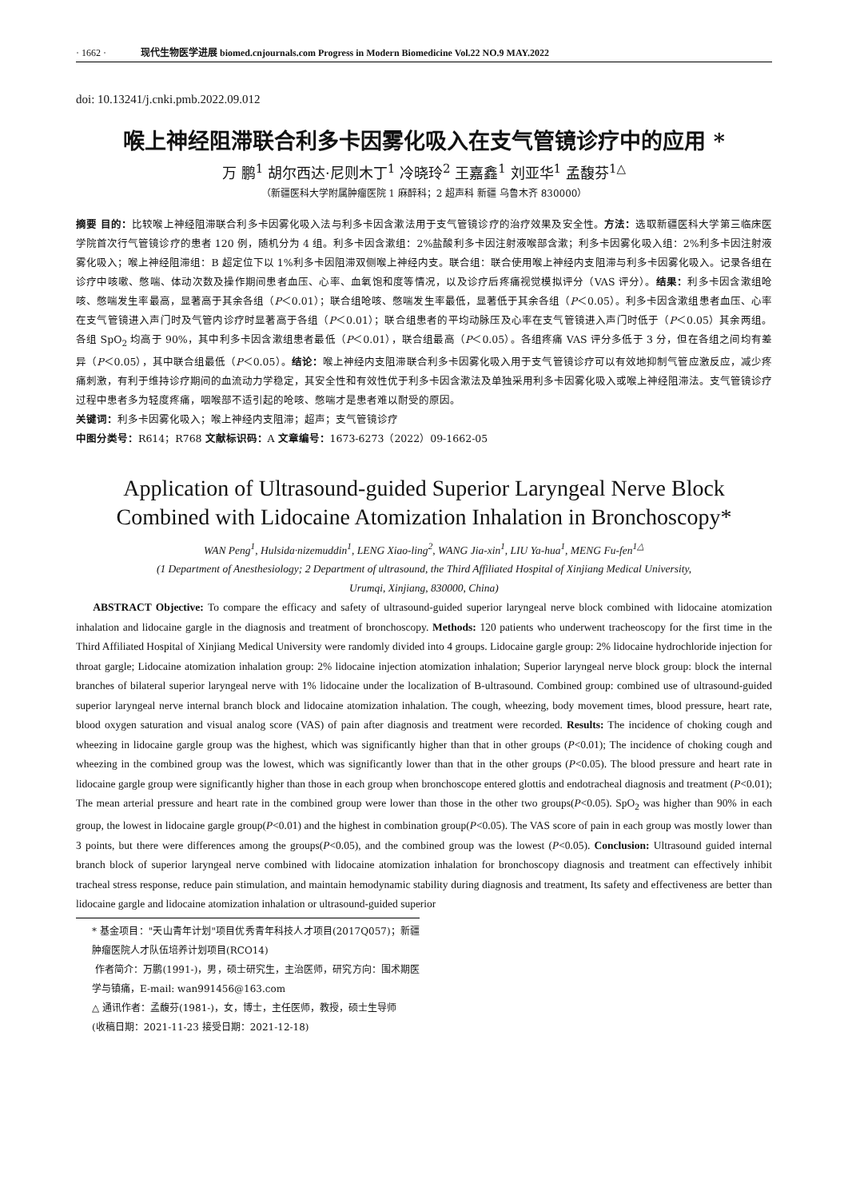· 1662 · 现代生物医学进展 biomed.cnjournals.com Progress in Modern Biomedicine Vol.22 NO.9 MAY.2022
doi: 10.13241/j.cnki.pmb.2022.09.012
喉上神经阻滞联合利多卡因雾化吸入在支气管镜诊疗中的应用 *
万 鹏<sup>1</sup> 胡尔西达·尼则木丁<sup>1</sup> 冷晓玲<sup>2</sup> 王嘉鑫<sup>1</sup> 刘亚华<sup>1</sup> 孟馥芬<sup>1△</sup>
（新疆医科大学附属肿瘤医院 1 麻醉科；2 超声科 新疆 乌鲁木齐 830000）
摘要 目的：比较喉上神经阻滞联合利多卡因雾化吸入法与利多卡因含漱法用于支气管镜诊疗的治疗效果及安全性。方法：选取新疆医科大学第三临床医学院首次行气管镜诊疗的患者 120 例，随机分为 4 组。利多卡因含漱组：2%盐酸利多卡因注射液喉部含漱；利多卡因雾化吸入组：2%利多卡因注射液雾化吸入；喉上神经阻滞组：B 超定位下以 1%利多卡因阻滞双侧喉上神经内支。联合组：联合使用喉上神经内支阻滞与利多卡因雾化吸入。记录各组在诊疗中咳嗽、憋喘、体动次数及操作期间患者血压、心率、血氧饱和度等情况，以及诊疗后疼痛视觉模拟评分（VAS 评分）。结果：利多卡因含漱组呛咳、憋喘发生率最高，显著高于其余各组（P＜0.01）；联合组呛咳、憋喘发生率最低，显著低于其余各组（P＜0.05）。利多卡因含漱组患者血压、心率在支气管镜进入声门时及气管内诊疗时显著高于各组（P＜0.01）；联合组患者的平均动脉压及心率在支气管镜进入声门时低于（P＜0.05）其余两组。各组 SpO<sub>2</sub> 均高于 90%，其中利多卡因含漱组患者最低（P＜0.01），联合组最高（P＜0.05）。各组疼痛 VAS 评分多低于 3 分，但在各组之间均有差异（P＜0.05），其中联合组最低（P＜0.05）。结论：喉上神经内支阻滞联合利多卡因雾化吸入用于支气管镜诊疗可以有效地抑制气管应激反应，减少疼痛刺激，有利于维持诊疗期间的血流动力学稳定，其安全性和有效性优于利多卡因含漱法及单独采用利多卡因雾化吸入或喉上神经阻滞法。支气管镜诊疗过程中患者多为轻度疼痛，咽喉部不适引起的呛咳、憋喘才是患者难以耐受的原因。
关键词：利多卡因雾化吸入；喉上神经内支阻滞；超声；支气管镜诊疗
中图分类号：R614；R768 文献标识码：A 文章编号：1673-6273（2022）09-1662-05
Application of Ultrasound-guided Superior Laryngeal Nerve Block Combined with Lidocaine Atomization Inhalation in Bronchoscopy*
WAN Peng<sup>1</sup>, Hulsida·nizemuddin<sup>1</sup>, LENG Xiao-ling<sup>2</sup>, WANG Jia-xin<sup>1</sup>, LIU Ya-hua<sup>1</sup>, MENG Fu-fen<sup>1△</sup>
(1 Department of Anesthesiology; 2 Department of ultrasound, the Third Affiliated Hospital of Xinjiang Medical University,
Urumqi, Xinjiang, 830000, China)
ABSTRACT Objective: To compare the efficacy and safety of ultrasound-guided superior laryngeal nerve block combined with lidocaine atomization inhalation and lidocaine gargle in the diagnosis and treatment of bronchoscopy. Methods: 120 patients who underwent tracheoscopy for the first time in the Third Affiliated Hospital of Xinjiang Medical University were randomly divided into 4 groups. Lidocaine gargle group: 2% lidocaine hydrochloride injection for throat gargle; Lidocaine atomization inhalation group: 2% lidocaine injection atomization inhalation; Superior laryngeal nerve block group: block the internal branches of bilateral superior laryngeal nerve with 1% lidocaine under the localization of B-ultrasound. Combined group: combined use of ultrasound-guided superior laryngeal nerve internal branch block and lidocaine atomization inhalation. The cough, wheezing, body movement times, blood pressure, heart rate, blood oxygen saturation and visual analog score (VAS) of pain after diagnosis and treatment were recorded. Results: The incidence of choking cough and wheezing in lidocaine gargle group was the highest, which was significantly higher than that in other groups (P<0.01); The incidence of choking cough and wheezing in the combined group was the lowest, which was significantly lower than that in the other groups (P<0.05). The blood pressure and heart rate in lidocaine gargle group were significantly higher than those in each group when bronchoscope entered glottis and endotracheal diagnosis and treatment (P<0.01); The mean arterial pressure and heart rate in the combined group were lower than those in the other two groups(P<0.05). SpO<sub>2</sub> was higher than 90% in each group, the lowest in lidocaine gargle group(P<0.01) and the highest in combination group(P<0.05). The VAS score of pain in each group was mostly lower than 3 points, but there were differences among the groups(P<0.05), and the combined group was the lowest (P<0.05). Conclusion: Ultrasound guided internal branch block of superior laryngeal nerve combined with lidocaine atomization inhalation for bronchoscopy diagnosis and treatment can effectively inhibit tracheal stress response, reduce pain stimulation, and maintain hemodynamic stability during diagnosis and treatment, Its safety and effectiveness are better than lidocaine gargle and lidocaine atomization inhalation or ultrasound-guided superior
* 基金项目："天山青年计划"项目优秀青年科技人才项目(2017Q057)；新疆肿瘤医院人才队伍培养计划项目(RCO14)
作者简介：万鹏(1991-)，男，硕士研究生，主治医师，研究方向：围术期医学与镇痛，E-mail: wan991456@163.com
△ 通讯作者：孟馥芬(1981-)，女，博士，主任医师，教授，硕士生导师
(收稿日期：2021-11-23 接受日期：2021-12-18)